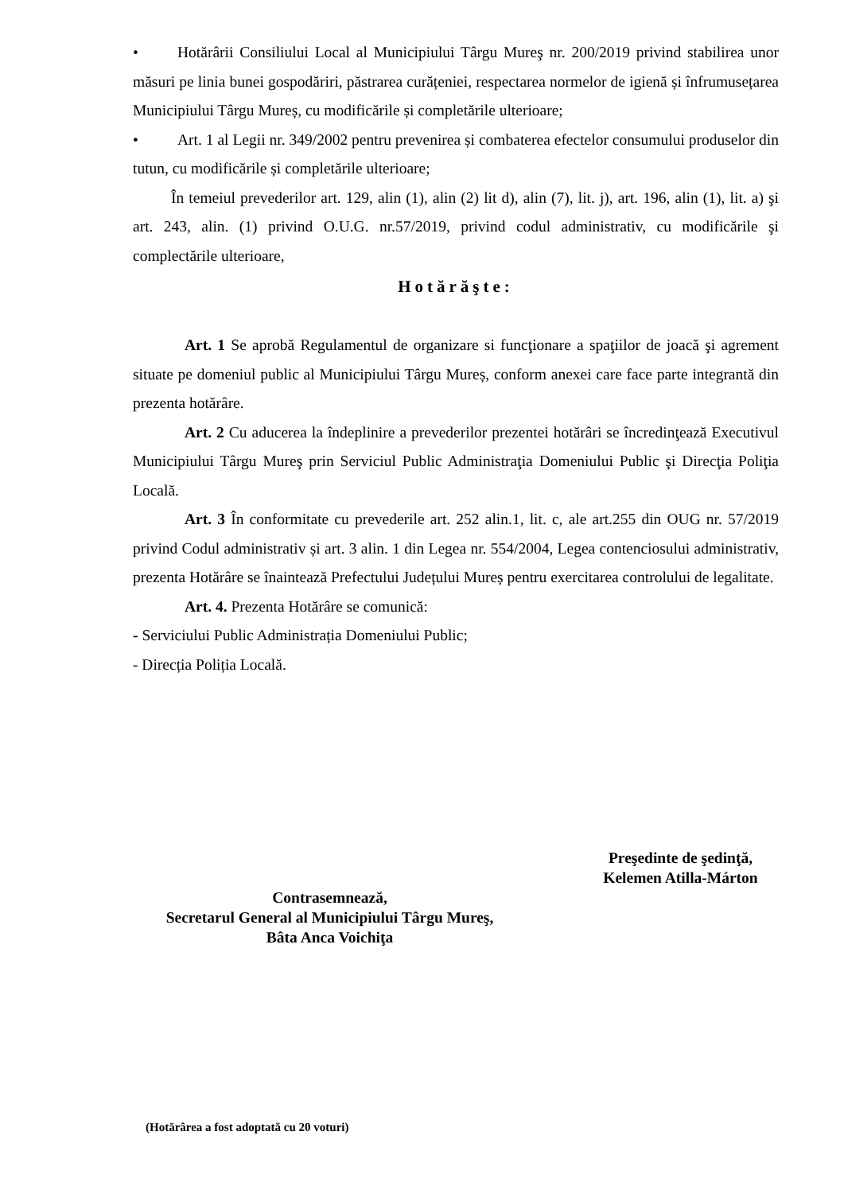• Hotărârii Consiliului Local al Municipiului Târgu Mureş nr. 200/2019 privind stabilirea unor măsuri pe linia bunei gospodăriri, păstrarea curățeniei, respectarea normelor de igienă și înfrumusețarea Municipiului Târgu Mureș, cu modificările și completările ulterioare;
• Art. 1 al Legii nr. 349/2002 pentru prevenirea și combaterea efectelor consumului produselor din tutun, cu modificările și completările ulterioare;
În temeiul prevederilor art. 129, alin (1), alin (2) lit d), alin (7), lit. j), art. 196, alin (1), lit. a) şi art. 243, alin. (1) privind O.U.G. nr.57/2019, privind codul administrativ, cu modificările şi complectările ulterioare,
Hotărăşte:
Art. 1 Se aprobă Regulamentul de organizare si funcţionare a spaţiilor de joacă şi agrement situate pe domeniul public al Municipiului Târgu Mureș, conform anexei care face parte integrantă din prezenta hotărâre.
Art. 2 Cu aducerea la îndeplinire a prevederilor prezentei hotărâri se încredinţează Executivul Municipiului Târgu Mureş prin Serviciul Public Administraţia Domeniului Public şi Direcţia Poliţia Locală.
Art. 3 În conformitate cu prevederile art. 252 alin.1, lit. c, ale art.255 din OUG nr. 57/2019 privind Codul administrativ și art. 3 alin. 1 din Legea nr. 554/2004, Legea contenciosului administrativ, prezenta Hotărâre se înaintează Prefectului Județului Mureș pentru exercitarea controlului de legalitate.
Art. 4. Prezenta Hotărâre se comunică:
- Serviciului Public Administrația Domeniului Public;
- Direcția Poliția Locală.
Preşedinte de şedinţă,
Kelemen Atilla-Márton
Contrasemnează,
Secretarul General al Municipiului Târgu Mureş,
Bâta Anca Voichiţa
(Hotărârea a fost adoptată cu 20 voturi)